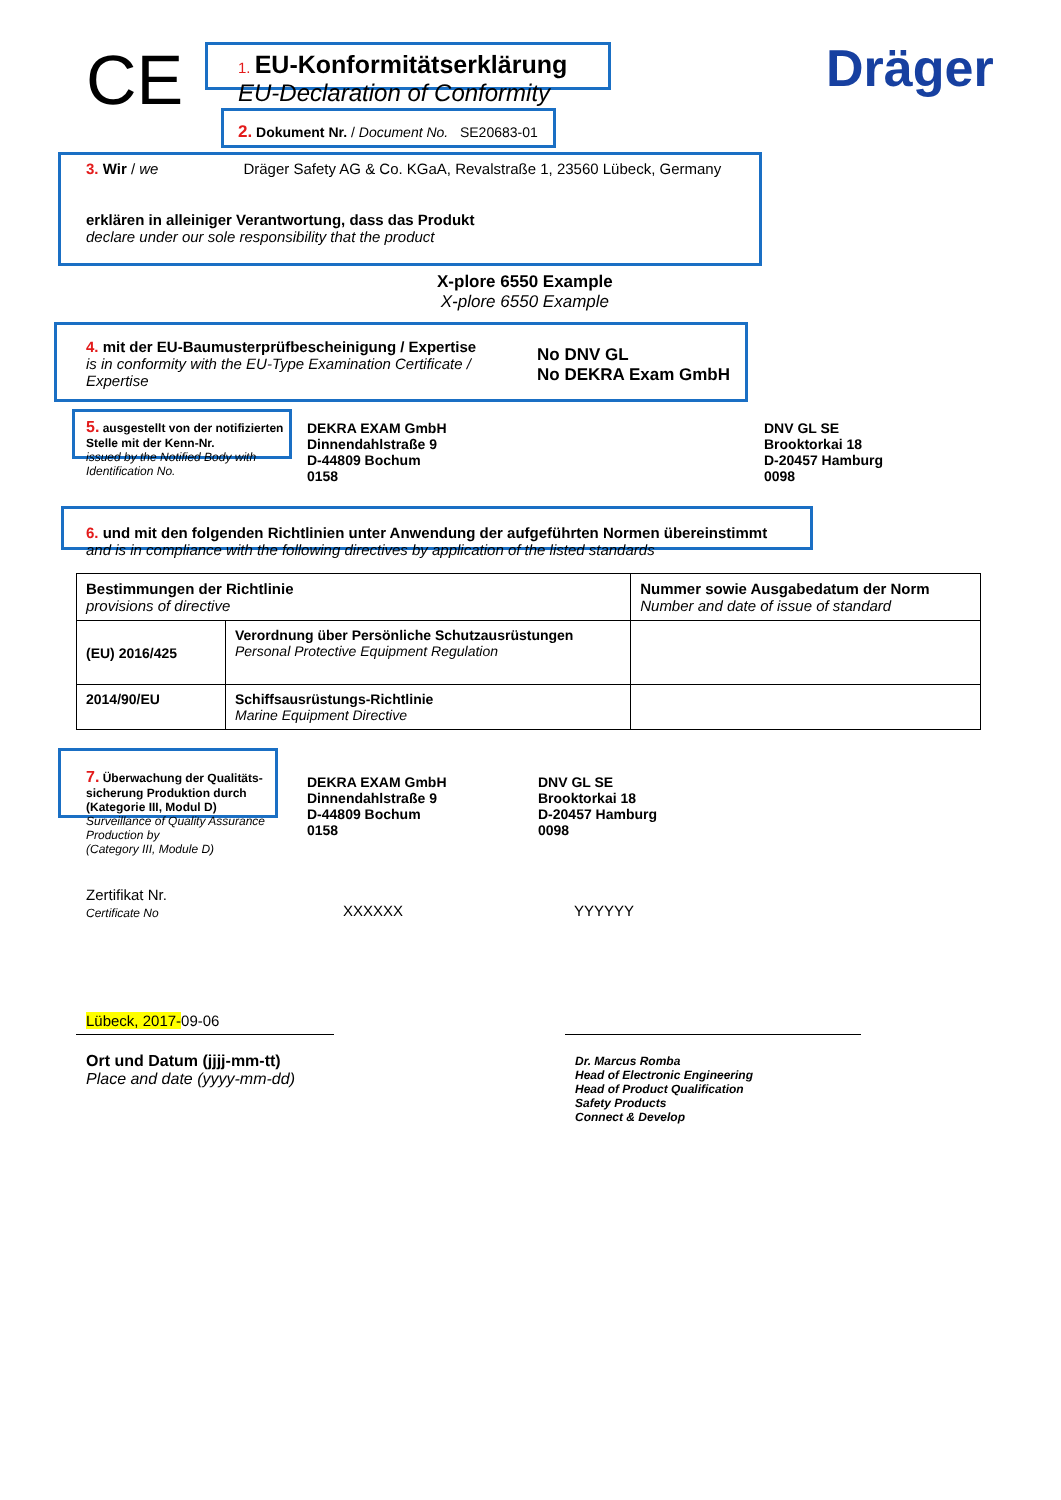CE Dräger
1. EU-Konformitätserklärung
EU-Declaration of Conformity
2. Dokument Nr. / Document No. SE20683-01
3. Wir / we Dräger Safety AG & Co. KGaA, Revalstraße 1, 23560 Lübeck, Germany
erklären in alleiniger Verantwortung, dass das Produkt
declare under our sole responsibility that the product
X-plore 6550 Example
X-plore 6550 Example
4. mit der EU-Baumusterprüfbescheinigung / Expertise
is in conformity with the EU-Type Examination Certificate / Expertise
No DNV GL
No DEKRA Exam GmbH
5. ausgestellt von der notifizierten Stelle mit der Kenn-Nr.
issued by the Notified Body with Identification No.
DEKRA EXAM GmbH
Dinnendahlstraße 9
D-44809 Bochum
0158
DNV GL SE
Brooktorkai 18
D-20457 Hamburg
0098
6. und mit den folgenden Richtlinien unter Anwendung der aufgeführten Normen übereinstimmt
and is in compliance with the following directives by application of the listed standards
| Bestimmungen der Richtlinie provisions of directive | | Nummer sowie Ausgabedatum der Norm Number and date of issue of standard |
| (EU) 2016/425 | Verordnung über Persönliche Schutzausrüstungen Personal Protective Equipment Regulation | |
| 2014/90/EU | Schiffsausrüstungs-Richtlinie Marine Equipment Directive | |
7. Überwachung der Qualitäts-sicherung Produktion durch (Kategorie III, Modul D)
Surveillance of Quality Assurance Production by
(Category III, Module D)
DEKRA EXAM GmbH
Dinnendahlstraße 9
D-44809 Bochum
0158
DNV GL SE
Brooktorkai 18
D-20457 Hamburg
0098
Zertifikat Nr.
Certificate No
XXXXXX YYYYYY
Lübeck, 2017-09-06
Ort und Datum (jjjj-mm-tt)
Place and date (yyyy-mm-dd)
Dr. Marcus Romba
Head of Electronic Engineering
Head of Product Qualification
Safety Products
Connect & Develop